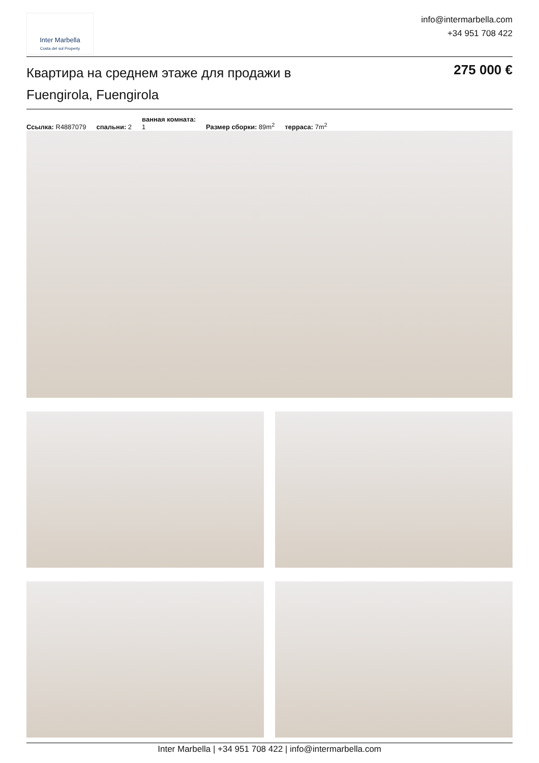Inter Marbella
Costa del sol Property
info@intermarbella.com
+34 951 708 422
Квартира на среднем этаже для продажи в Fuengirola, Fuengirola
275 000 €
Ссылка: R4887079 спальни: 2 ванная комната:
1 Размер сборки: 89m<sup>2</sup> терраса: 7m<sup>2</sup>
Inter Marbella | +34 951 708 422 | info@intermarbella.com